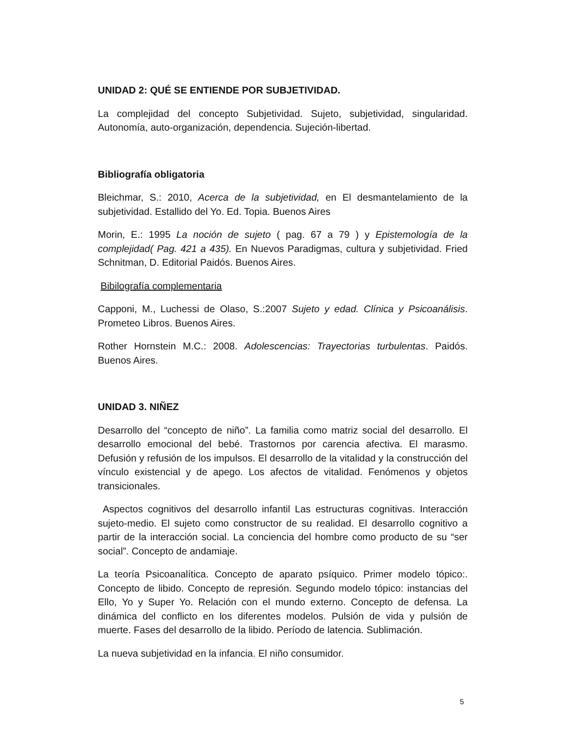UNIDAD 2: QUÉ SE ENTIENDE POR SUBJETIVIDAD.
La complejidad del concepto Subjetividad. Sujeto, subjetividad, singularidad. Autonomía, auto-organización, dependencia. Sujeción-libertad.
Bibliografía obligatoria
Bleichmar, S.: 2010, Acerca de la subjetividad, en El desmantelamiento de la subjetividad. Estallido del Yo. Ed. Topia. Buenos Aires
Morin, E.: 1995 La noción de sujeto ( pag. 67 a 79 ) y Epistemología de la complejidad( Pag. 421 a 435). En Nuevos Paradigmas, cultura y subjetividad. Fried Schnitman, D. Editorial Paidós. Buenos Aires.
Bibilografía complementaria
Capponi, M., Luchessi de Olaso, S.:2007 Sujeto y edad. Clínica y Psicoanálisis. Prometeo Libros. Buenos Aires.
Rother Hornstein M.C.: 2008. Adolescencias: Trayectorias turbulentas. Paidós. Buenos Aires.
UNIDAD 3. NIÑEZ
Desarrollo del “concepto de niño”. La familia como matriz social del desarrollo. El desarrollo emocional del bebé. Trastornos por carencia afectiva. El marasmo. Defusión y refusión de los impulsos. El desarrollo de la vitalidad y la construcción del vínculo existencial y de apego. Los afectos de vitalidad. Fenómenos y objetos transicionales.
Aspectos cognitivos del desarrollo infantil Las estructuras cognitivas. Interacción sujeto-medio. El sujeto como constructor de su realidad. El desarrollo cognitivo a partir de la interacción social. La conciencia del hombre como producto de su “ser social”. Concepto de andamiaje.
La teoría Psicoanalítica. Concepto de aparato psíquico. Primer modelo tópico:. Concepto de libido. Concepto de represión. Segundo modelo tópico: instancias del Ello, Yo y Super Yo. Relación con el mundo externo. Concepto de defensa. La dinámica del conflicto en los diferentes modelos. Pulsión de vida y pulsión de muerte. Fases del desarrollo de la libido. Período de latencia. Sublimación.
La nueva subjetividad en la infancia. El niño consumidor.
5